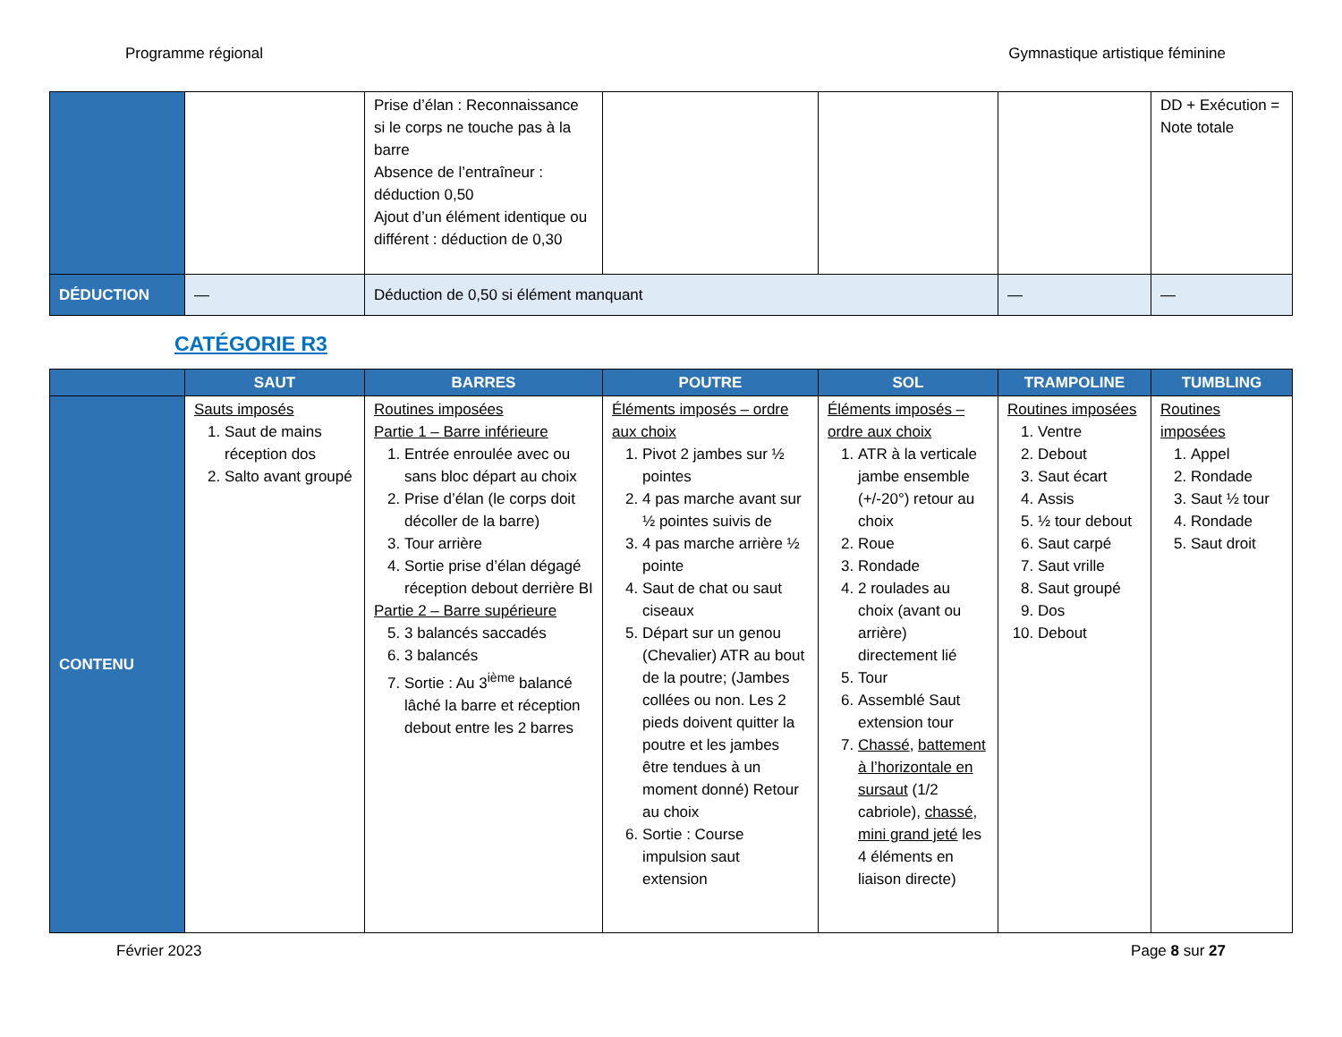Programme régional Gymnastique artistique féminine
| | | Prise d’élan : Reconnaissance si le corps ne touche pas à la barre Absence de l’entraîneur : déduction 0,50 Ajout d’un élément identique ou différent : déduction de 0,30 | | | | DD + Exécution = Note totale |
| DÉDUCTION | — | Déduction de 0,50 si élément manquant | | | — | — |
CATÉGORIE R3
| | SAUT | BARRES | POUTRE | SOL | TRAMPOLINE | TUMBLING |
| --- | --- | --- | --- | --- | --- | --- |
| CONTENU | Sauts imposés 1. Saut de mains réception dos 2. Salto avant groupé | Routines imposées Partie 1 – Barre inférieure 1. Entrée enroulée avec ou sans bloc départ au choix 2. Prise d’élan (le corps doit décoller de la barre) 3. Tour arrière 4. Sortie prise d’élan dégagé réception debout derrière BI Partie 2 – Barre supérieure 5. 3 balancés saccadés 6. 3 balancés 7. Sortie : Au 3<sup>ième</sup> balancé lâché la barre et réception debout entre les 2 barres | Éléments imposés – ordre aux choix 1. Pivot 2 jambes sur ½ pointes 2. 4 pas marche avant sur ½ pointes suivis de 3. 4 pas marche arrière ½ pointe 4. Saut de chat ou saut ciseaux 5. Départ sur un genou (Chevalier) ATR au bout de la poutre; (Jambes collées ou non. Les 2 pieds doivent quitter la poutre et les jambes être tendues à un moment donné) Retour au choix 6. Sortie : Course impulsion saut extension | Éléments imposés – ordre aux choix 1. ATR à la verticale jambe ensemble (+/-20°) retour au choix 2. Roue 3. Rondade 4. 2 roulades au choix (avant ou arrière) directement lié 5. Tour 6. Assemblé Saut extension tour 7. Chassé , battement à l’horizontale en sursaut (1/2 cabriole), chassé , mini grand jeté les 4 éléments en liaison directe) | Routines imposées 1. Ventre 2. Debout 3. Saut écart 4. Assis 5. ½ tour debout 6. Saut carpé 7. Saut vrille 8. Saut groupé 9. Dos 10. Debout | Routines imposées 1. Appel 2. Rondade 3. Saut ½ tour 4. Rondade 5. Saut droit |
Février 2023 Page 8 sur 27